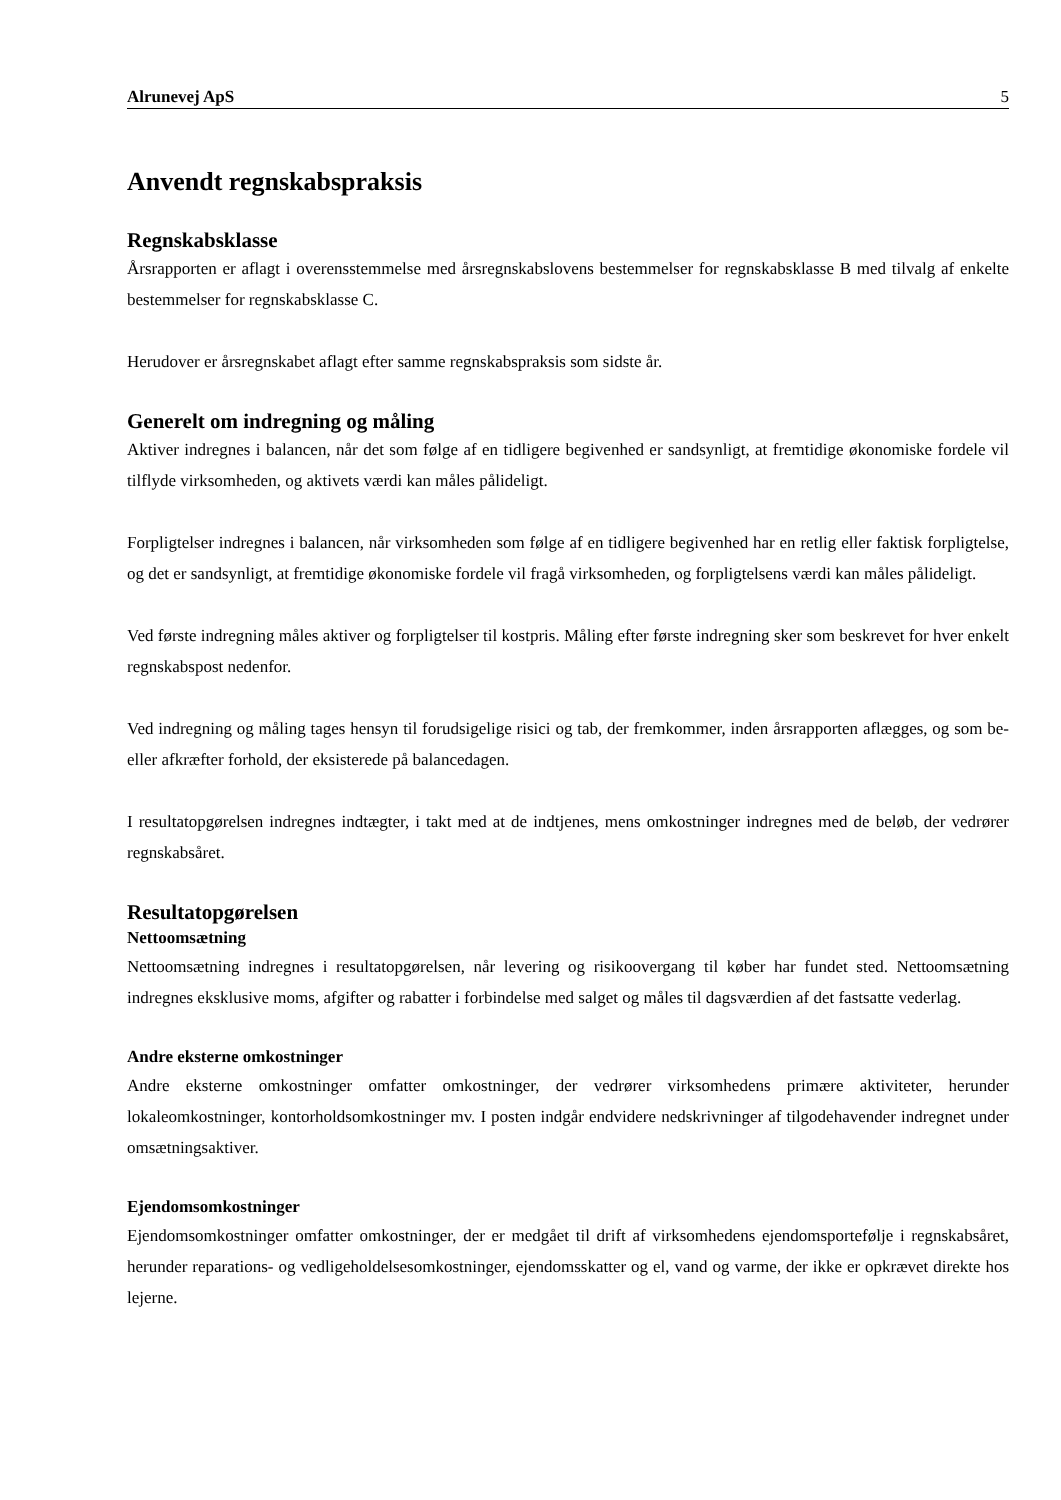Alrunevej ApS 5
Anvendt regnskabspraksis
Regnskabsklasse
Årsrapporten er aflagt i overensstemmelse med årsregnskabslovens bestemmelser for regnskabsklasse B med tilvalg af enkelte bestemmelser for regnskabsklasse C.
Herudover er årsregnskabet aflagt efter samme regnskabspraksis som sidste år.
Generelt om indregning og måling
Aktiver indregnes i balancen, når det som følge af en tidligere begivenhed er sandsynligt, at fremtidige økonomiske fordele vil tilflyde virksomheden, og aktivets værdi kan måles pålideligt.
Forpligtelser indregnes i balancen, når virksomheden som følge af en tidligere begivenhed har en retlig eller faktisk forpligtelse, og det er sandsynligt, at fremtidige økonomiske fordele vil fragå virksomheden, og forpligtelsens værdi kan måles pålideligt.
Ved første indregning måles aktiver og forpligtelser til kostpris. Måling efter første indregning sker som beskrevet for hver enkelt regnskabspost nedenfor.
Ved indregning og måling tages hensyn til forudsigelige risici og tab, der fremkommer, inden årsrapporten aflægges, og som be- eller afkræfter forhold, der eksisterede på balancedagen.
I resultatopgørelsen indregnes indtægter, i takt med at de indtjenes, mens omkostninger indregnes med de beløb, der vedrører regnskabsåret.
Resultatopgørelsen
Nettoomsætning
Nettoomsætning indregnes i resultatopgørelsen, når levering og risikoovergang til køber har fundet sted. Nettoomsætning indregnes eksklusive moms, afgifter og rabatter i forbindelse med salget og måles til dagsværdien af det fastsatte vederlag.
Andre eksterne omkostninger
Andre eksterne omkostninger omfatter omkostninger, der vedrører virksomhedens primære aktiviteter, herunder lokaleomkostninger, kontorholdsomkostninger mv. I posten indgår endvidere nedskrivninger af tilgodehavender indregnet under omsætningsaktiver.
Ejendomsomkostninger
Ejendomsomkostninger omfatter omkostninger, der er medgået til drift af virksomhedens ejendomsportefølje i regnskabsåret, herunder reparations- og vedligeholdelsesomkostninger, ejendomsskatter og el, vand og varme, der ikke er opkrævet direkte hos lejerne.